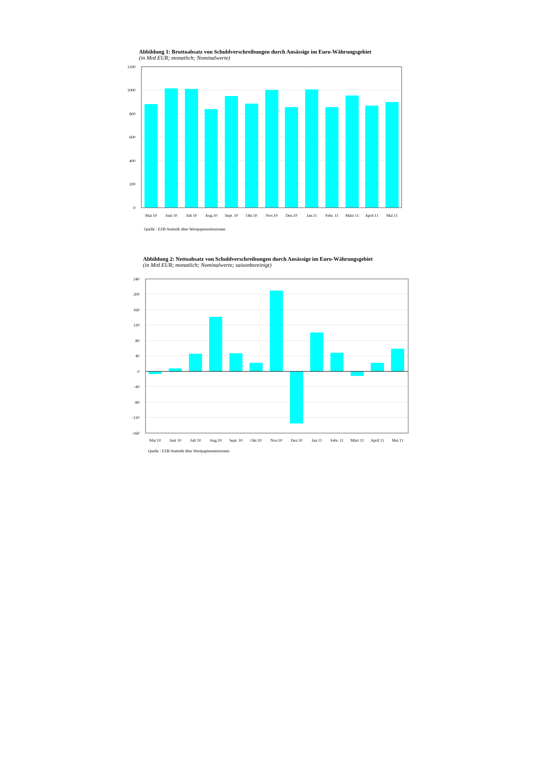Abbildung 1: Bruttoabsatz von Schuldverschreibungen durch Ansässige im Euro-Währungsgebiet
(in Mrd EUR; monatlich; Nominalwerte)
1200
1000
800
600
400
200
0
Mai 10
Juni 10
Juli 10
Aug.10
Sept. 10
Okt.10
Nov.10
Dez.10
Jan.11
Febr. 11
März 11
April 11
Mai 11
Quelle : EZB-Statistik über Wertpapieremissionen
Abbildung 2: Nettoabsatz von Schuldverschreibungen durch Ansässige im Euro-Währungsgebiet
(in Mrd EUR; monatlich; Nominalwerte; saisonbereinigt)
240
200
160
120
80
40
0
-40
-80
-120
-160
Mai 10
Juni 10
Juli 10
Aug.10
Sept. 10
Okt.10
Nov.10
Dez.10
Jan.11
Febr. 11
März 11
April 11
Mai 11
Quelle : EZB-Statistik über Wertpapieremissionen